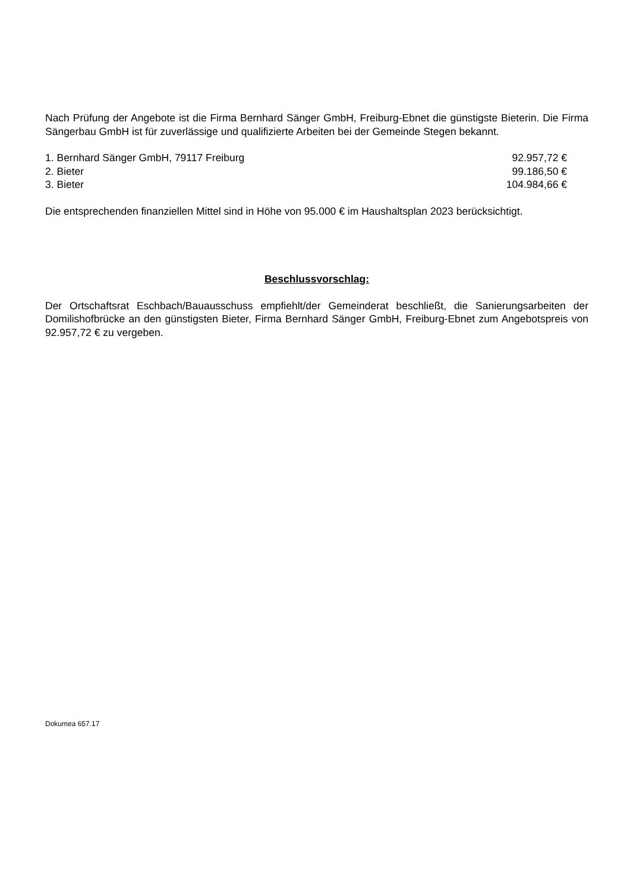Nach Prüfung der Angebote ist die Firma Bernhard Sänger GmbH, Freiburg-Ebnet die günstigste Bieterin. Die Firma Sängerbau GmbH ist für zuverlässige und qualifizierte Arbeiten bei der Gemeinde Stegen bekannt.
1. Bernhard Sänger GmbH, 79117 Freiburg 92.957,72 €
2. Bieter 99.186,50 €
3. Bieter 104.984,66 €
Die entsprechenden finanziellen Mittel sind in Höhe von 95.000 € im Haushaltsplan 2023 berücksichtigt.
Beschlussvorschlag:
Der Ortschaftsrat Eschbach/Bauausschuss empfiehlt/der Gemeinderat beschließt, die Sanierungsarbeiten der Domilishofbrücke an den günstigsten Bieter, Firma Bernhard Sänger GmbH, Freiburg-Ebnet zum Angebotspreis von 92.957,72 € zu vergeben.
Dokumea 657.17